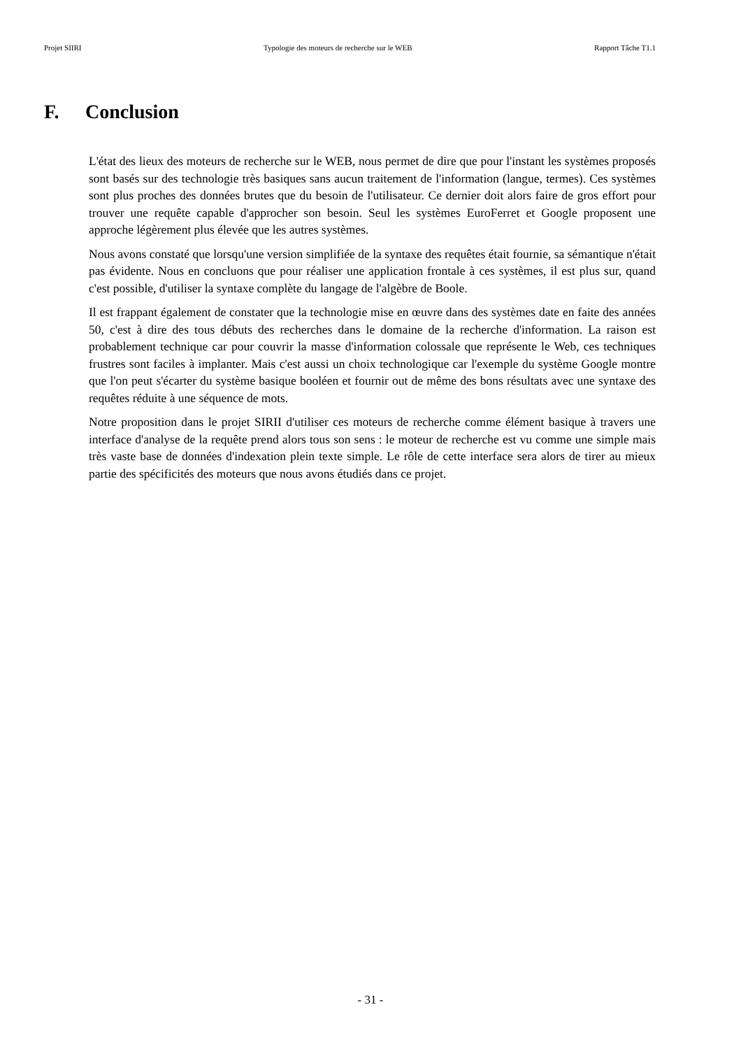Projet SIIRI Typologie des moteurs de recherche sur le WEB Rapport Tâche T1.1
F. Conclusion
L'état des lieux des moteurs de recherche sur le WEB, nous permet de dire que pour l'instant les systèmes proposés sont basés sur des technologie très basiques sans aucun traitement de l'information (langue, termes). Ces systèmes sont plus proches des données brutes que du besoin de l'utilisateur. Ce dernier doit alors faire de gros effort pour trouver une requête capable d'approcher son besoin. Seul les systèmes EuroFerret et Google proposent une approche légèrement plus élevée que les autres systèmes.
Nous avons constaté que lorsqu'une version simplifiée de la syntaxe des requêtes était fournie, sa sémantique n'était pas évidente. Nous en concluons que pour réaliser une application frontale à ces systèmes, il est plus sur, quand c'est possible, d'utiliser la syntaxe complète du langage de l'algèbre de Boole.
Il est frappant également de constater que la technologie mise en œuvre dans des systèmes date en faite des années 50, c'est à dire des tous débuts des recherches dans le domaine de la recherche d'information. La raison est probablement technique car pour couvrir la masse d'information colossale que représente le Web, ces techniques frustres sont faciles à implanter. Mais c'est aussi un choix technologique car l'exemple du système Google montre que l'on peut s'écarter du système basique booléen et fournir out de même des bons résultats avec une syntaxe des requêtes réduite à une séquence de mots.
Notre proposition dans le projet SIRII d'utiliser ces moteurs de recherche comme élément basique à travers une interface d'analyse de la requête prend alors tous son sens : le moteur de recherche est vu comme une simple mais très vaste base de données d'indexation plein texte simple. Le rôle de cette interface sera alors de tirer au mieux partie des spécificités des moteurs que nous avons étudiés dans ce projet.
- 31 -